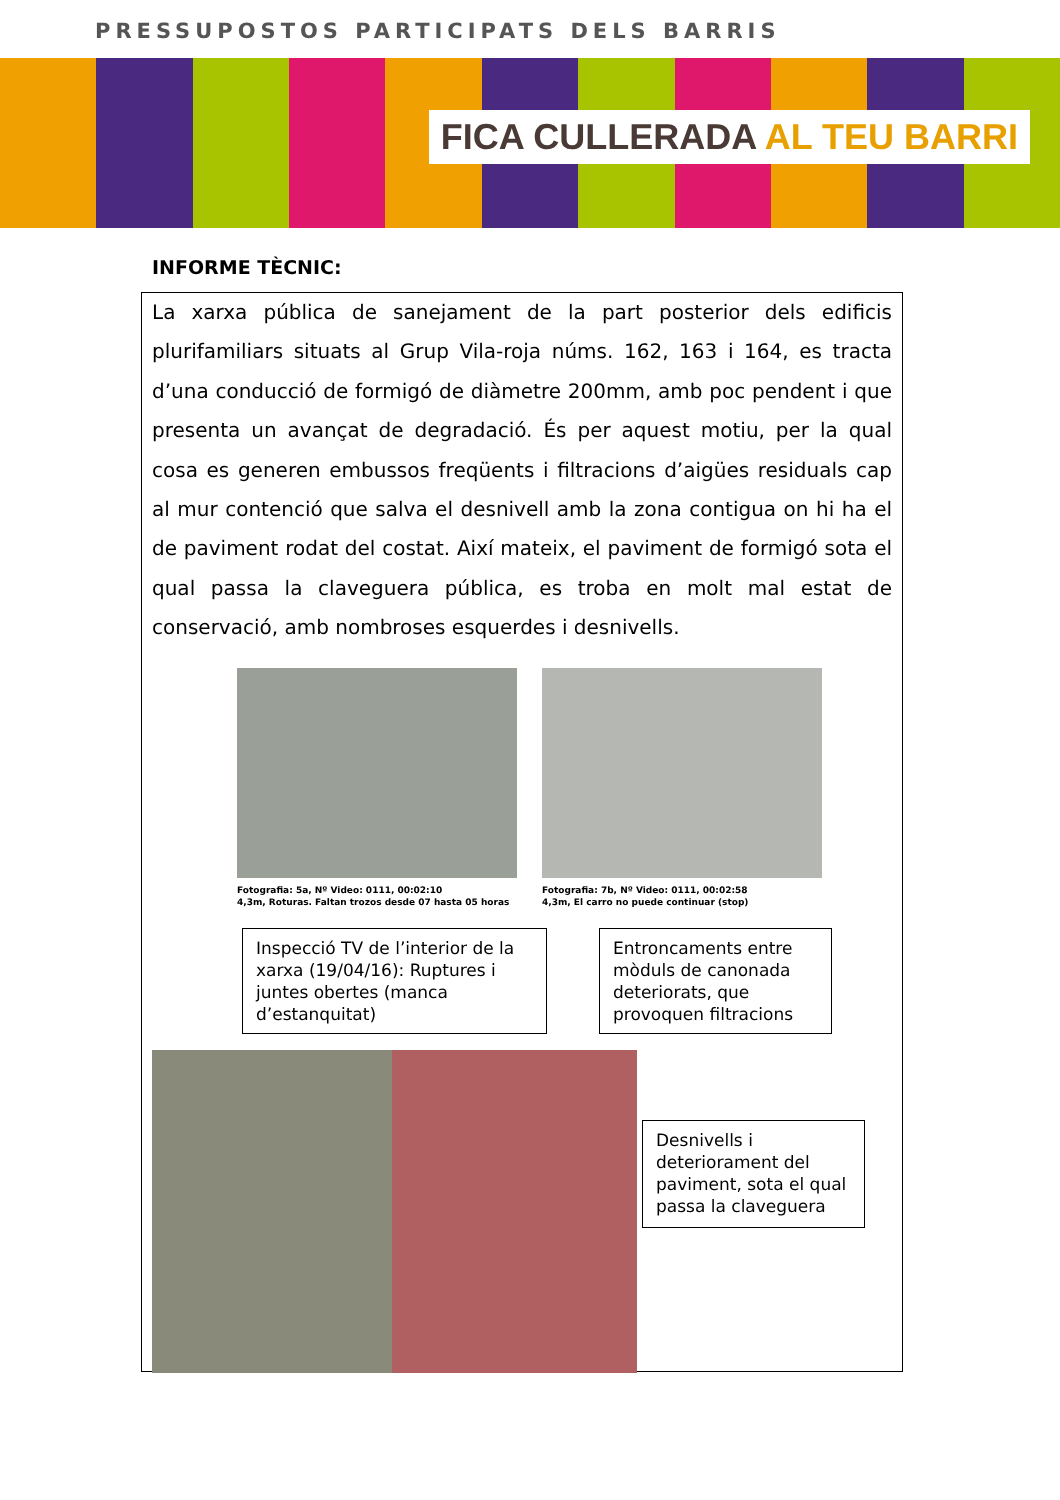PRESSUPOSTOS PARTICIPATS DELS BARRIS
FICA CULLERADA AL TEU BARRI
INFORME TÈCNIC:
La xarxa pública de sanejament de la part posterior dels edificis plurifamiliars situats al Grup Vila-roja núms. 162, 163 i 164, es tracta d’una conducció de formigó de diàmetre 200mm, amb poc pendent i que presenta un avançat de degradació. És per aquest motiu, per la qual cosa es generen embussos freqüents i filtracions d’aigües residuals cap al mur contenció que salva el desnivell amb la zona contigua on hi ha el de paviment rodat del costat. Així mateix, el paviment de formigó sota el qual passa la claveguera pública, es troba en molt mal estat de conservació, amb nombroses esquerdes i desnivells.
Fotografia: 5a, Nº Video: 0111, 00:02:10
4,3m, Roturas. Faltan trozos desde 07 hasta 05 horas
Fotografia: 7b, Nº Video: 0111, 00:02:58
4,3m, El carro no puede continuar (stop)
Inspecció TV de l’interior de la xarxa (19/04/16): Ruptures i juntes obertes (manca d’estanquitat)
Entroncaments entre mòduls de canonada deteriorats, que provoquen filtracions
Desnivells i deteriorament del paviment, sota el qual passa la claveguera